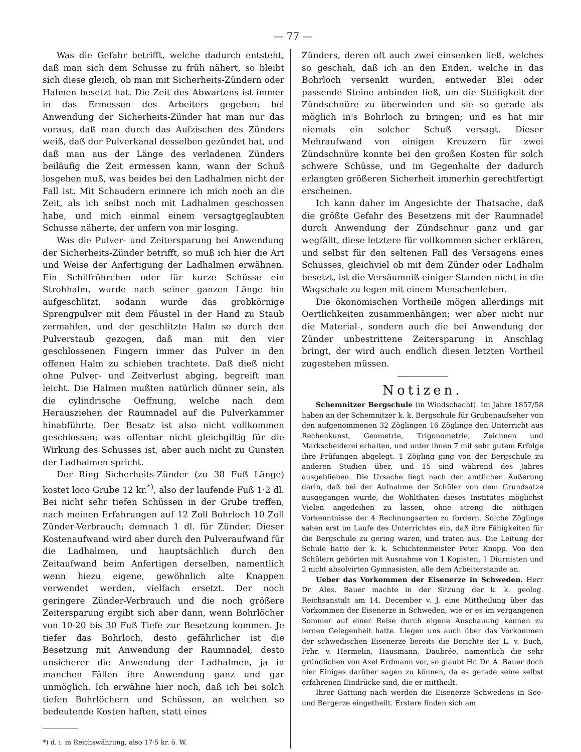— 77 —
Was die Gefahr betrifft, welche dadurch entsteht, daß man sich dem Schusse zu früh nähert, so bleibt sich diese gleich, ob man mit Sicherheits-Zündern oder Halmen besetzt hat. Die Zeit des Abwartens ist immer in das Ermessen des Arbeiters gegeben; bei Anwendung der Sicherheits-Zünder hat man nur das voraus, daß man durch das Aufzischen des Zünders weiß, daß der Pulverkanal desselben gezündet hat, und daß man aus der Länge des verladenen Zünders beiläufig die Zeit ermessen kann, wann der Schuß losgehen muß, was beides bei den Ladhalmen nicht der Fall ist. Mit Schaudern erinnere ich mich noch an die Zeit, als ich selbst noch mit Ladhalmen geschossen habe, und mich einmal einem versagtgeglaubten Schusse näherte, der unfern von mir losging.
Was die Pulver- und Zeitersparung bei Anwendung der Sicherheits-Zünder betrifft, so muß ich hier die Art und Weise der Anfertigung der Ladhalmen erwähnen. Ein Schilfröhrchen oder für kurze Schüsse ein Strohhalm, wurde nach seiner ganzen Länge hin aufgeschlitzt, sodann wurde das grobkörnige Sprengpulver mit dem Fäustel in der Hand zu Staub zermahlen, und der geschlitzte Halm so durch den Pulverstaub gezogen, daß man mit den vier geschlossenen Fingern immer das Pulver in den offenen Halm zu schieben trachtete. Daß dieß nicht ohne Pulver- und Zeitverlust abging, begreift man leicht. Die Halmen mußten natürlich dünner sein, als die cylindrische Oeffnung, welche nach dem Herausziehen der Raumnadel auf die Pulverkammer hinabführte. Der Besatz ist also nicht vollkommen geschlossen; was offenbar nicht gleichgiltig für die Wirkung des Schusses ist, aber auch nicht zu Gunsten der Ladhalmen spricht.
Der Ring Sicherheits-Zünder (zu 38 Fuß Länge) kostet loco Grube 12 kr.<sup>*)</sup>, also der laufende Fuß 1·2 dl. Bei nicht sehr tiefen Schüssen in der Grube treffen, nach meinen Erfahrungen auf 12 Zoll Bohrloch 10 Zoll Zünder-Verbrauch; demnach 1 dl. für Zünder. Dieser Kostenaufwand wird aber durch den Pulveraufwand für die Ladhalmen, und hauptsächlich durch den Zeitaufwand beim Anfertigen derselben, namentlich wenn hiezu eigene, gewöhnlich alte Knappen verwendet werden, vielfach ersetzt. Der noch geringere Zünder-Verbrauch und die noch größere Zeitersparung ergibt sich aber dann, wenn Bohrlöcher von 10·20 bis 30 Fuß Tiefe zur Besetzung kommen. Je tiefer das Bohrloch, desto gefährlicher ist die Besetzung mit Anwendung der Raumnadel, desto unsicherer die Anwendung der Ladhalmen, ja in manchen Fällen ihre Anwendung ganz und gar unmöglich. Ich erwähne hier noch, daß ich bei solch tiefen Bohrlöchern und Schüssen, an welchen so bedeutende Kosten haften, statt eines
*) d. i. in Reichswährung, also 17·5 kr. ö. W.
Zünders, deren oft auch zwei einsenken ließ, welches so geschah, daß ich an den Enden, welche in das Bohrloch versenkt wurden, entweder Blei oder passende Steine anbinden ließ, um die Steifigkeit der Zündschnüre zu überwinden und sie so gerade als möglich in's Bohrloch zu bringen; und es hat mir niemals ein solcher Schuß versagt. Dieser Mehraufwand von einigen Kreuzern für zwei Zündschnüre konnte bei den großen Kosten für solch schwere Schüsse, und im Gegenhalte der dadurch erlangten größeren Sicherheit immerhin gerechtfertigt erscheinen.
Ich kann daher im Angesichte der Thatsache, daß die größte Gefahr des Besetzens mit der Raumnadel durch Anwendung der Zündschnur ganz und gar wegfällt, diese letztere für vollkommen sicher erklären, und selbst für den seltenen Fall des Versagens eines Schusses, gleichviel ob mit dem Zünder oder Ladhalm besetzt, ist die Versäumniß einiger Stunden nicht in die Wagschale zu legen mit einem Menschenleben.
Die ökonomischen Vortheile mögen allerdings mit Oertlichkeiten zusammenhängen; wer aber nicht nur die Material-, sondern auch die bei Anwendung der Zünder unbestrittene Zeitersparung in Anschlag bringt, der wird auch endlich diesen letzten Vortheil zugestehen müssen.
Notizen.
Schemnitzer Bergschule (in Windschacht). Im Jahre 1857/58 haben an der Schemnitzer k. k. Bergschule für Grubenaufseher von den aufgenommenen 32 Zöglingen 16 Zöglinge den Unterricht aus Rechenkunst, Geometrie, Trigonometrie, Zeichnen und Markscheiderei erhalten, und unter ihnen 7 mit sehr gutem Erfolge ihre Prüfungen abgelegt. 1 Zögling ging von der Bergschule zu anderen Studien über, und 15 sind während des Jahres ausgeblieben. Die Ursache liegt nach der amtlichen Äußerung darin, daß bei der Aufnahme der Schüler von dem Grundsatze ausgegangen wurde, die Wohlthaten dieses Institutes möglichst Vielen angedeihen zu lassen, ohne streng die nöthigen Vorkenntnisse der 4 Rechnungsarten zu fordern. Solche Zöglinge sahen erst im Laufe des Unterrichtes ein, daß ihre Fähigkeiten für die Bergschule zu gering waren, und traten aus. Die Leitung der Schule hatte der k. k. Schichtenmeister Peter Knopp. Von den Schülern gehörten mit Ausnahme von 1 Kopisten, 1 Diurnisten und 2 nicht absolvirten Gymnasisten, alle dem Arbeiterstande an.
Ueber das Vorkommen der Eisenerze in Schweden. Herr Dr. Alex. Bauer machte in der Sitzung der k. k. geolog. Reichsanstalt am 14. December v. J. eine Mittheilung über das Vorkommen der Eisenerze in Schweden, wie er es im vergangenen Sommer auf einer Reise durch eigene Anschauung kennen zu lernen Gelegenheit hatte. Liegen uns auch über das Vorkommen der schwedischen Eisenerze bereits die Berichte der L. v. Buch, Frhr. v. Hermelin, Hausmann, Daubrée, namentlich die sehr gründlichen von Axel Erdmann vor, so glaubt Hr. Dr. A. Bauer doch hier Einiges darüber sagen zu können, da es gerade seine selbst erfahrenen Eindrücke sind, die er mittheilt.
Ihrer Gattung nach werden die Eisenerze Schwedens in See- und Bergerze eingetheilt. Erstere finden sich am